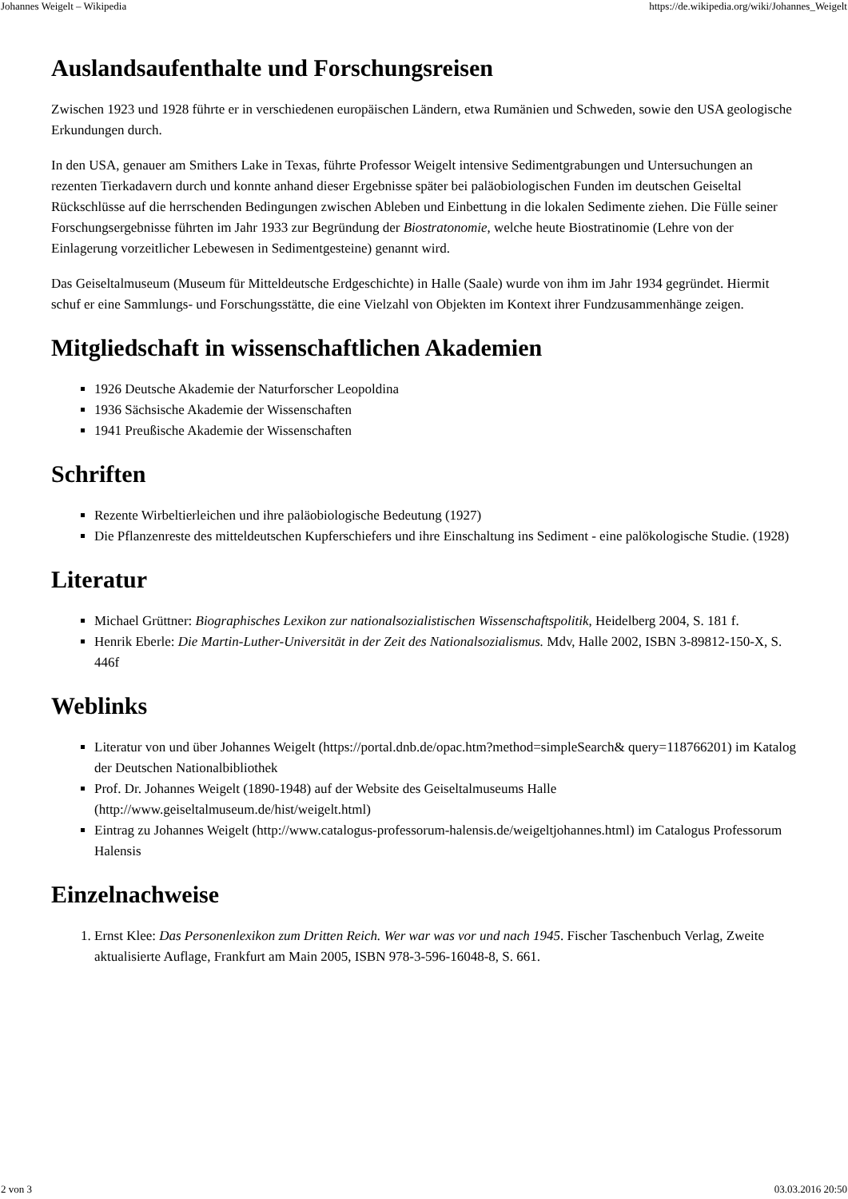Johannes Weigelt – Wikipedia https://de.wikipedia.org/wiki/Johannes_Weigelt
Auslandsaufenthalte und Forschungsreisen
Zwischen 1923 und 1928 führte er in verschiedenen europäischen Ländern, etwa Rumänien und Schweden, sowie den USA geologische Erkundungen durch.
In den USA, genauer am Smithers Lake in Texas, führte Professor Weigelt intensive Sedimentgrabungen und Untersuchungen an rezenten Tierkadavern durch und konnte anhand dieser Ergebnisse später bei paläobiologischen Funden im deutschen Geiseltal Rückschlüsse auf die herrschenden Bedingungen zwischen Ableben und Einbettung in die lokalen Sedimente ziehen. Die Fülle seiner Forschungsergebnisse führten im Jahr 1933 zur Begründung der Biostratonomie, welche heute Biostratinomie (Lehre von der Einlagerung vorzeitlicher Lebewesen in Sedimentgesteine) genannt wird.
Das Geiseltalmuseum (Museum für Mitteldeutsche Erdgeschichte) in Halle (Saale) wurde von ihm im Jahr 1934 gegründet. Hiermit schuf er eine Sammlungs- und Forschungsstätte, die eine Vielzahl von Objekten im Kontext ihrer Fundzusammenhänge zeigen.
Mitgliedschaft in wissenschaftlichen Akademien
1926 Deutsche Akademie der Naturforscher Leopoldina
1936 Sächsische Akademie der Wissenschaften
1941 Preußische Akademie der Wissenschaften
Schriften
Rezente Wirbeltierleichen und ihre paläobiologische Bedeutung (1927)
Die Pflanzenreste des mitteldeutschen Kupferschiefers und ihre Einschaltung ins Sediment - eine palökologische Studie. (1928)
Literatur
Michael Grüttner: Biographisches Lexikon zur nationalsozialistischen Wissenschaftspolitik, Heidelberg 2004, S. 181 f.
Henrik Eberle: Die Martin-Luther-Universität in der Zeit des Nationalsozialismus. Mdv, Halle 2002, ISBN 3-89812-150-X, S. 446f
Weblinks
Literatur von und über Johannes Weigelt (https://portal.dnb.de/opac.htm?method=simpleSearch& query=118766201) im Katalog der Deutschen Nationalbibliothek
Prof. Dr. Johannes Weigelt (1890-1948) auf der Website des Geiseltalmuseums Halle (http://www.geiseltalmuseum.de/hist/weigelt.html)
Eintrag zu Johannes Weigelt (http://www.catalogus-professorum-halensis.de/weigeltjohannes.html) im Catalogus Professorum Halensis
Einzelnachweise
1. Ernst Klee: Das Personenlexikon zum Dritten Reich. Wer war was vor und nach 1945. Fischer Taschenbuch Verlag, Zweite aktualisierte Auflage, Frankfurt am Main 2005, ISBN 978-3-596-16048-8, S. 661.
2 von 3 03.03.2016 20:50